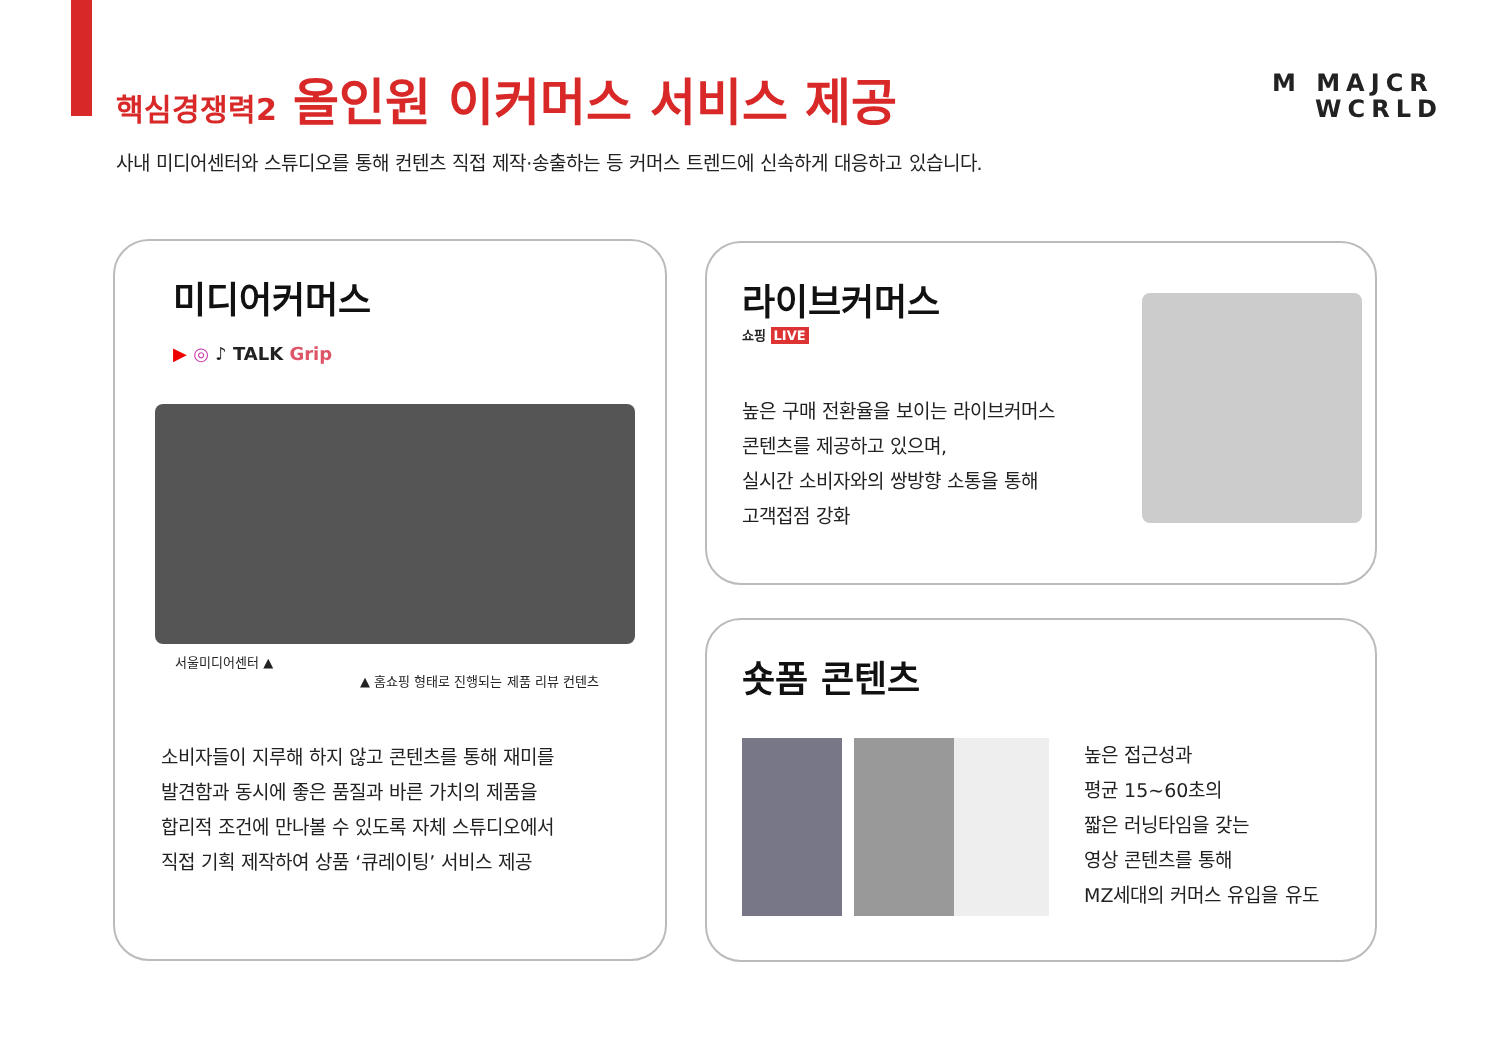핵심경쟁력2 올인원 이커머스 서비스 제공
사내 미디어센터와 스튜디오를 통해 컨텐츠 직접 제작·송출하는 등 커머스 트렌드에 신속하게 대응하고 있습니다.
M MAJCR
WCRLD
미디어커머스
▶ ◎ ♪ TALK Grip
서울미디어센터 ▲
▲ 홈쇼핑 형태로 진행되는 제품 리뷰 컨텐츠
소비자들이 지루해 하지 않고 콘텐츠를 통해 재미를
발견함과 동시에 좋은 품질과 바른 가치의 제품을
합리적 조건에 만나볼 수 있도록 자체 스튜디오에서
직접 기획 제작하여 상품 ‘큐레이팅’ 서비스 제공
라이브커머스
쇼핑 LIVE
높은 구매 전환율을 보이는 라이브커머스
콘텐츠를 제공하고 있으며,
실시간 소비자와의 쌍방향 소통을 통해
고객접점 강화
숏폼 콘텐츠
높은 접근성과
평균 15~60초의
짧은 러닝타임을 갖는
영상 콘텐츠를 통해
MZ세대의 커머스 유입을 유도